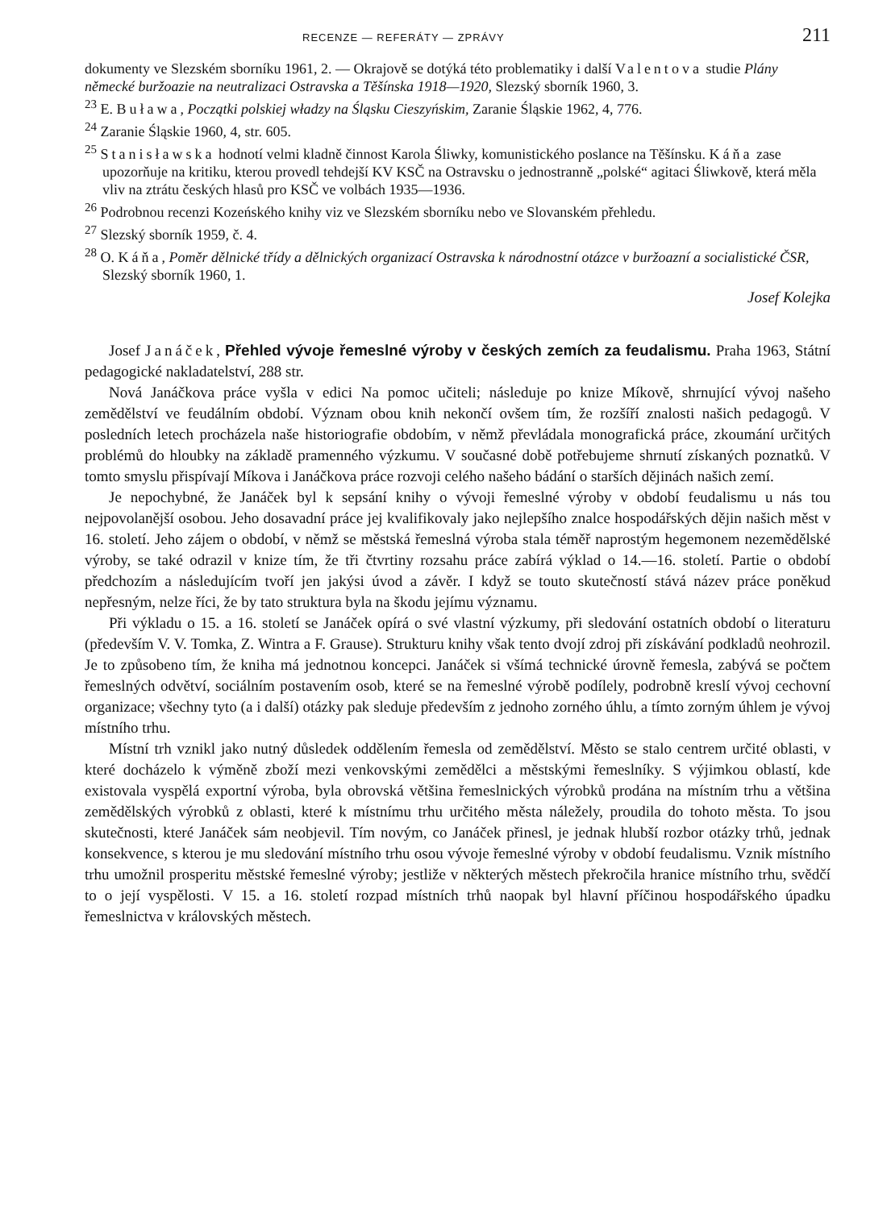RECENZE — REFERÁTY — ZPRÁVY 211
dokumenty ve Slezském sborníku 1961, 2. — Okrajově se dotýká této problematiky i další Valentova studie Plány německé buržoazie na neutralizaci Ostravska a Těšínska 1918—1920, Slezský sborník 1960, 3.
<sup>23</sup> E. Buława, Początki polskiej władzy na Śląsku Cieszyńskim, Zaranie Śląskie 1962, 4, 776.
<sup>24</sup> Zaranie Śląskie 1960, 4, str. 605.
<sup>25</sup> Stanisławska hodnotí velmi kladně činnost Karola Śliwky, komunistického poslance na Těšínsku. Káňa zase upozorňuje na kritiku, kterou provedl tehdejší KV KSČ na Ostravsku o jednostranně „polské“ agitaci Śliwkově, která měla vliv na ztrátu českých hlasů pro KSČ ve volbách 1935—1936.
<sup>26</sup> Podrobnou recenzi Kozeńského knihy viz ve Slezském sborníku nebo ve Slovanském přehledu.
<sup>27</sup> Slezský sborník 1959, č. 4.
<sup>28</sup> O. Káňa, Poměr dělnické třídy a dělnických organizací Ostravska k národnostní otázce v buržoazní a socialistické ČSR, Slezský sborník 1960, 1.
Josef Kolejka
Josef Janáček, Přehled vývoje řemeslné výroby v českých zemích za feudalismu. Praha 1963, Státní pedagogické nakladatelství, 288 str.
Nová Janáčkova práce vyšla v edici Na pomoc učiteli; následuje po knize Míkově, shrnující vývoj našeho zemědělství ve feudálním období. Význam obou knih nekončí ovšem tím, že rozšíří znalosti našich pedagogů. V posledních letech procházela naše historiografie obdobím, v němž převládala monografická práce, zkoumání určitých problémů do hloubky na základě pramenného výzkumu. V současné době potřebujeme shrnutí získaných poznatků. V tomto smyslu přispívají Míkova i Janáčkova práce rozvoji celého našeho bádání o starších dějinách našich zemí.
Je nepochybné, že Janáček byl k sepsání knihy o vývoji řemeslné výroby v období feudalismu u nás tou nejpovolanější osobou. Jeho dosavadní práce jej kvalifikovaly jako nejlepšího znalce hospodářských dějin našich měst v 16. století. Jeho zájem o období, v němž se městská řemeslná výroba stala téměř naprostým hegemonem nezemědělské výroby, se také odrazil v knize tím, že tři čtvrtiny rozsahu práce zabírá výklad o 14.—16. století. Partie o období předchozím a následujícím tvoří jen jakýsi úvod a závěr. I když se touto skutečností stává název práce poněkud nepřesným, nelze říci, že by tato struktura byla na škodu jejímu významu.
Při výkladu o 15. a 16. století se Janáček opírá o své vlastní výzkumy, při sledování ostatních období o literaturu (především V. V. Tomka, Z. Wintra a F. Grause). Strukturu knihy však tento dvojí zdroj při získávání podkladů neohrozil. Je to způsobeno tím, že kniha má jednotnou koncepci. Janáček si všímá technické úrovně řemesla, zabývá se počtem řemeslných odvětví, sociálním postavením osob, které se na řemeslné výrobě podílely, podrobně kreslí vývoj cechovní organizace; všechny tyto (a i další) otázky pak sleduje především z jednoho zorného úhlu, a tímto zorným úhlem je vývoj místního trhu.
Místní trh vznikl jako nutný důsledek oddělením řemesla od zemědělství. Město se stalo centrem určité oblasti, v které docházelo k výměně zboží mezi venkovskými zemědělci a městskými řemeslníky. S výjimkou oblastí, kde existovala vyspělá exportní výroba, byla obrovská většina řemeslnických výrobků prodána na místním trhu a většina zemědělských výrobků z oblasti, které k místnímu trhu určitého města náležely, proudila do tohoto města. To jsou skutečnosti, které Janáček sám neobjevil. Tím novým, co Janáček přinesl, je jednak hlubší rozbor otázky trhů, jednak konsekvence, s kterou je mu sledování místního trhu osou vývoje řemeslné výroby v období feudalismu. Vznik místního trhu umožnil prosperitu městské řemeslné výroby; jestliže v některých městech překročila hranice místního trhu, svědčí to o její vyspělosti. V 15. a 16. století rozpad místních trhů naopak byl hlavní příčinou hospodářského úpadku řemeslnictva v královských městech.